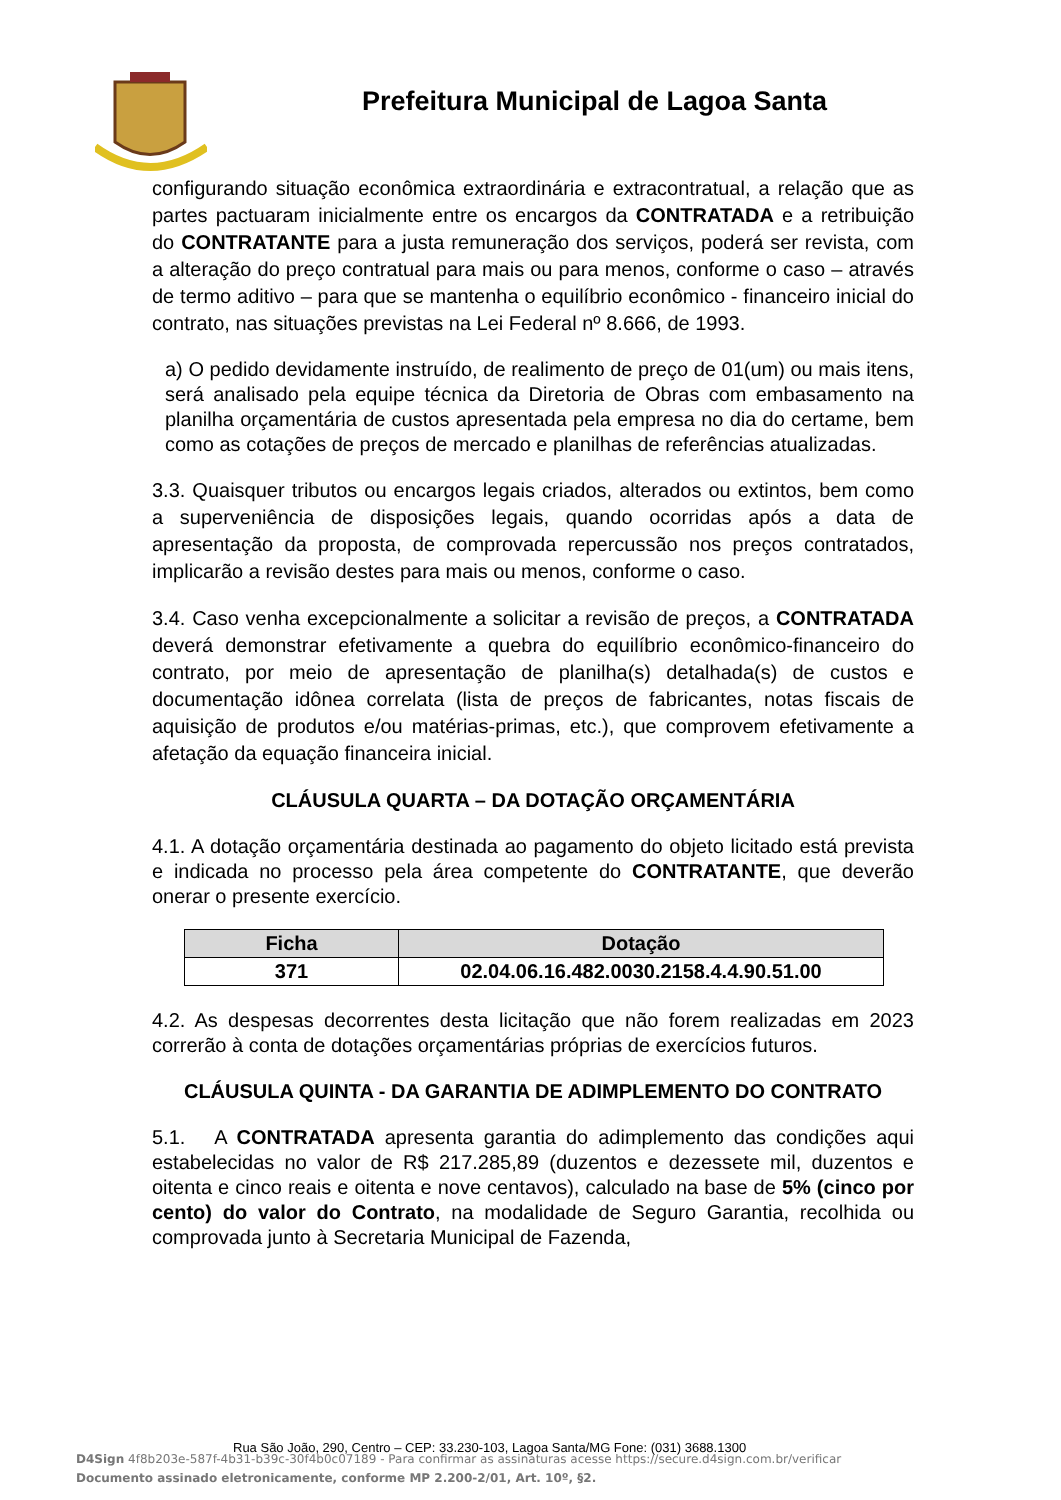Prefeitura Municipal de Lagoa Santa
configurando situação econômica extraordinária e extracontratual, a relação que as partes pactuaram inicialmente entre os encargos da CONTRATADA e a retribuição do CONTRATANTE para a justa remuneração dos serviços, poderá ser revista, com a alteração do preço contratual para mais ou para menos, conforme o caso – através de termo aditivo – para que se mantenha o equilíbrio econômico - financeiro inicial do contrato, nas situações previstas na Lei Federal nº 8.666, de 1993.
a) O pedido devidamente instruído, de realimento de preço de 01(um) ou mais itens, será analisado pela equipe técnica da Diretoria de Obras com embasamento na planilha orçamentária de custos apresentada pela empresa no dia do certame, bem como as cotações de preços de mercado e planilhas de referências atualizadas.
3.3. Quaisquer tributos ou encargos legais criados, alterados ou extintos, bem como a superveniência de disposições legais, quando ocorridas após a data de apresentação da proposta, de comprovada repercussão nos preços contratados, implicarão a revisão destes para mais ou menos, conforme o caso.
3.4. Caso venha excepcionalmente a solicitar a revisão de preços, a CONTRATADA deverá demonstrar efetivamente a quebra do equilíbrio econômico-financeiro do contrato, por meio de apresentação de planilha(s) detalhada(s) de custos e documentação idônea correlata (lista de preços de fabricantes, notas fiscais de aquisição de produtos e/ou matérias-primas, etc.), que comprovem efetivamente a afetação da equação financeira inicial.
CLÁUSULA QUARTA – DA DOTAÇÃO ORÇAMENTÁRIA
4.1. A dotação orçamentária destinada ao pagamento do objeto licitado está prevista e indicada no processo pela área competente do CONTRATANTE, que deverão onerar o presente exercício.
| Ficha | Dotação |
| --- | --- |
| 371 | 02.04.06.16.482.0030.2158.4.4.90.51.00 |
4.2. As despesas decorrentes desta licitação que não forem realizadas em 2023 correrão à conta de dotações orçamentárias próprias de exercícios futuros.
CLÁUSULA QUINTA - DA GARANTIA DE ADIMPLEMENTO DO CONTRATO
5.1. A CONTRATADA apresenta garantia do adimplemento das condições aqui estabelecidas no valor de R$ 217.285,89 (duzentos e dezessete mil, duzentos e oitenta e cinco reais e oitenta e nove centavos), calculado na base de 5% (cinco por cento) do valor do Contrato, na modalidade de Seguro Garantia, recolhida ou comprovada junto à Secretaria Municipal de Fazenda,
Rua São João, 290, Centro – CEP: 33.230-103, Lagoa Santa/MG Fone: (031) 3688.1300
D4Sign 4f8b203e-587f-4b31-b39c-30f4b0c07189 - Para confirmar as assinaturas acesse https://secure.d4sign.com.br/verificar
Documento assinado eletronicamente, conforme MP 2.200-2/01, Art. 10º, §2.